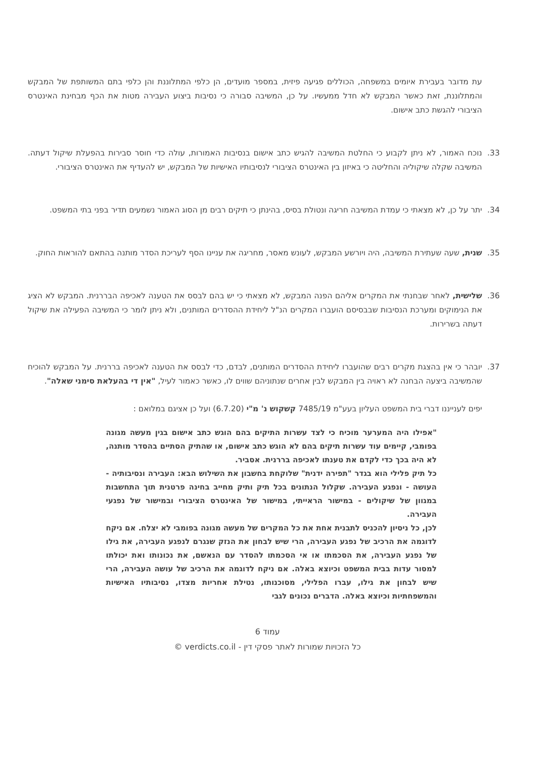עת מדובר בעבירת איומים במשפחה, הכוללים פגיעה פיזית, במספר מועדים, הן כלפי המתלוננת והן כלפי בתם המשותפת של המבקש והמתלוננת, זאת כאשר המבקש לא חדל ממעשיו. על כן, המשיבה סבורה כי נסיבות ביצוע העבירה מטות את הכף מבחינת האינטרס הציבורי להגשת כתב אישום.
33. נוכח האמור, לא ניתן לקבוע כי החלטת המשיבה להגיש כתב אישום בנסיבות האמורות, עולה כדי חוסר סבירות בהפעלת שיקול דעתה. המשיבה שקלה שיקוליה והחליטה כי באיזון בין האינטרס הציבורי לנסיבותיו האישיות של המבקש, יש להעדיף את האינטרס הציבורי.
34. יתר על כן, לא מצאתי כי עמדת המשיבה חריגה ונטולת בסיס, בהינתן כי תיקים רבים מן הסוג האמור נשמעים תדיר בפני בתי המשפט.
35. שנית, שעה שעתירת המשיבה, היה ויורשע המבקש, לעונש מאסר, מחריגה את עניינו הסף לעריכת הסדר מותנה בהתאם להוראות החוק.
36. שלישית, לאחר שבחנתי את המקרים אליהם הפנה המבקש, לא מצאתי כי יש בהם לבסס את הטענה לאכיפה הבררנית. המבקש לא הציג את הנימוקים ומערכת הנסיבות שבבסיסם הועברו המקרים הנ"ל ליחידת ההסדרים המותנים, ולא ניתן לומר כי המשיבה הפעילה את שיקול דעתה בשרירות.
37. יובהר כי אין בהצגת מקרים רבים שהועברו ליחידת ההסדרים המותנים, לבדם, כדי לבסס את הטענה לאכיפה בררנית. על המבקש להוכיח שהמשיבה ביצעה הבחנה לא ראויה בין המבקש לבין אחרים שנתוניהם שווים לו, כאשר כאמור לעיל, "אין די בהעלאת סימני שאלה".
יפים לענייננו דברי בית המשפט העליון בעע"מ 7485/19 קשקוש נ' מ"י (6.7.20) ועל כן אציגם במלואם :
"אפילו היה המערער מוכיח כי לצד עשרות התיקים בהם הוגש כתב אישום בגין מעשה מגונה בפומבי, קיימים עוד עשרות תיקים בהם לא הוגש כתב אישום, או שהתיק הסתיים בהסדר מותנה, לא היה בכך כדי לקדם את טענתו לאכיפה בררנית. אסביר.
כל תיק פלילי הוא בגדר "תפירה ידנית" שלוקחת בחשבון את השילוש הבא: העבירה ונסיבותיה - העושה - ונפגע העבירה. שקלול הנתונים בכל תיק ותיק מחייב בחינה פרטנית תוך התחשבות במגוון של שיקולים - במישור הראייתי, במישור של האינטרס הציבורי ובמישור של נפגעי העבירה.
לכן, כל ניסיון להכניס לתבנית אחת את כל המקרים של מעשה מגונה בפומבי לא יצלח. אם ניקח לדוגמה את הרכיב של נפגע העבירה, הרי שיש לבחון את הנזק שנגרם לנפגע העבירה, את גילו של נפגע העבירה, את הסכמתו או אי הסכמתו להסדר עם הנאשם, את נכונותו ואת יכולתו למסור עדות בבית המשפט וכיוצא באלה. אם ניקח לדוגמה את הרכיב של עושה העבירה, הרי שיש לבחון את גילו, עברו הפלילי, מסוכנותו, נטילת אחריות מצדו, נסיבותיו האישיות והמשפחתיות וכיוצא באלה. הדברים נכונים לגבי
עמוד 6
כל הזכויות שמורות לאתר פסקי דין - verdicts.co.il ©